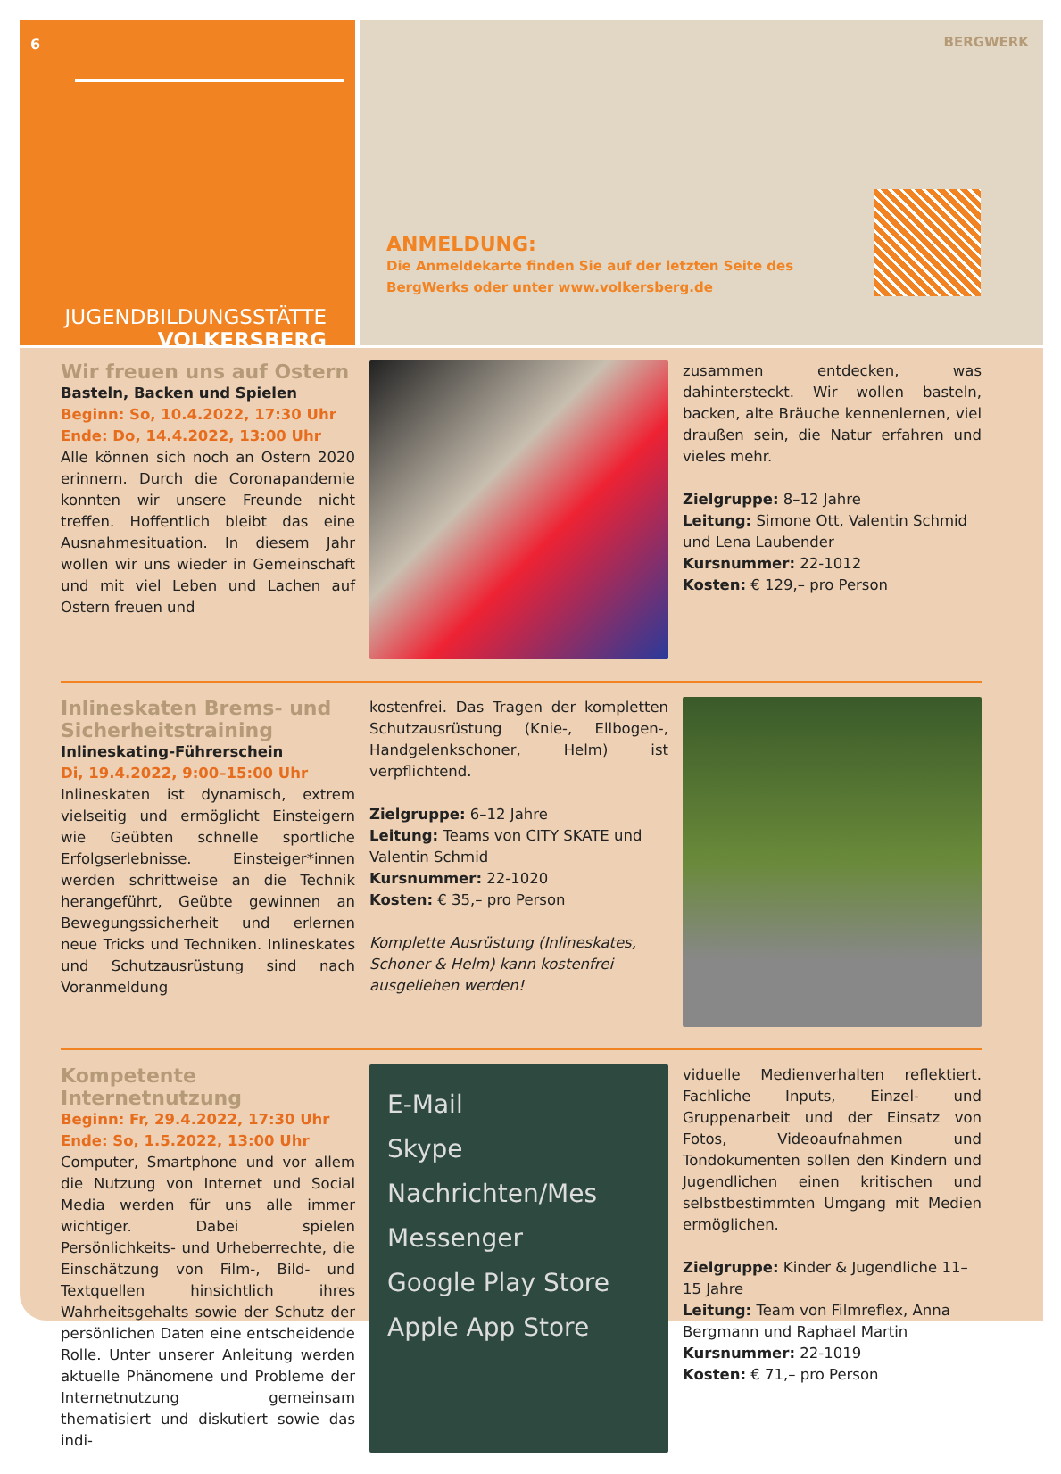6
JUGENDBILDUNGSSTÄTTE
VOLKERSBERG
BERGWERK
ANMELDUNG:
Die Anmeldekarte finden Sie auf der letzten Seite des
BergWerks oder unter www.volkersberg.de
Wir freuen uns auf Ostern
Basteln, Backen und Spielen
Beginn: So, 10.4.2022, 17:30 Uhr
Ende: Do, 14.4.2022, 13:00 Uhr
Alle können sich noch an Ostern 2020 erinnern. Durch die Coronapandemie konnten wir unsere Freunde nicht treffen. Hoffentlich bleibt das eine Ausnahmesituation. In diesem Jahr wollen wir uns wieder in Gemeinschaft und mit viel Leben und Lachen auf Ostern freuen und
zusammen entdecken, was dahintersteckt. Wir wollen basteln, backen, alte Bräuche kennenlernen, viel draußen sein, die Natur erfahren und vieles mehr.
Zielgruppe: 8–12 Jahre
Leitung: Simone Ott, Valentin Schmid und Lena Laubender
Kursnummer: 22-1012
Kosten: € 129,– pro Person
Inlineskaten Brems- und Sicherheitstraining
Inlineskating-Führerschein
Di, 19.4.2022, 9:00–15:00 Uhr
Inlineskaten ist dynamisch, extrem vielseitig und ermöglicht Einsteigern wie Geübten schnelle sportliche Erfolgserlebnisse. Einsteiger*innen werden schrittweise an die Technik herangeführt, Geübte gewinnen an Bewegungssicherheit und erlernen neue Tricks und Techniken. Inlineskates und Schutzausrüstung sind nach Voranmeldung
kostenfrei. Das Tragen der kompletten Schutzausrüstung (Knie-, Ellbogen-, Handgelenkschoner, Helm) ist verpflichtend.
Zielgruppe: 6–12 Jahre
Leitung: Teams von CITY SKATE und Valentin Schmid
Kursnummer: 22-1020
Kosten: € 35,– pro Person
Komplette Ausrüstung (Inlineskates, Schoner & Helm) kann kostenfrei ausgeliehen werden!
Kompetente Internetnutzung
Beginn: Fr, 29.4.2022, 17:30 Uhr
Ende: So, 1.5.2022, 13:00 Uhr
Computer, Smartphone und vor allem die Nutzung von Internet und Social Media werden für uns alle immer wichtiger. Dabei spielen Persönlichkeits- und Urheberrechte, die Einschätzung von Film-, Bild- und Textquellen hinsichtlich ihres Wahrheitsgehalts sowie der Schutz der persönlichen Daten eine entscheidende Rolle. Unter unserer Anleitung werden aktuelle Phänomene und Probleme der Internetnutzung gemeinsam thematisiert und diskutiert sowie das indi-
E-Mail
Skype Nachrichten/Mes
Messenger
Google Play Store
Apple App Store
viduelle Medienverhalten reflektiert. Fachliche Inputs, Einzel- und Gruppenarbeit und der Einsatz von Fotos, Videoaufnahmen und Tondokumenten sollen den Kindern und Jugendlichen einen kritischen und selbstbestimmten Umgang mit Medien ermöglichen.
Zielgruppe: Kinder & Jugendliche 11–15 Jahre
Leitung: Team von Filmreflex, Anna Bergmann und Raphael Martin
Kursnummer: 22-1019
Kosten: € 71,– pro Person